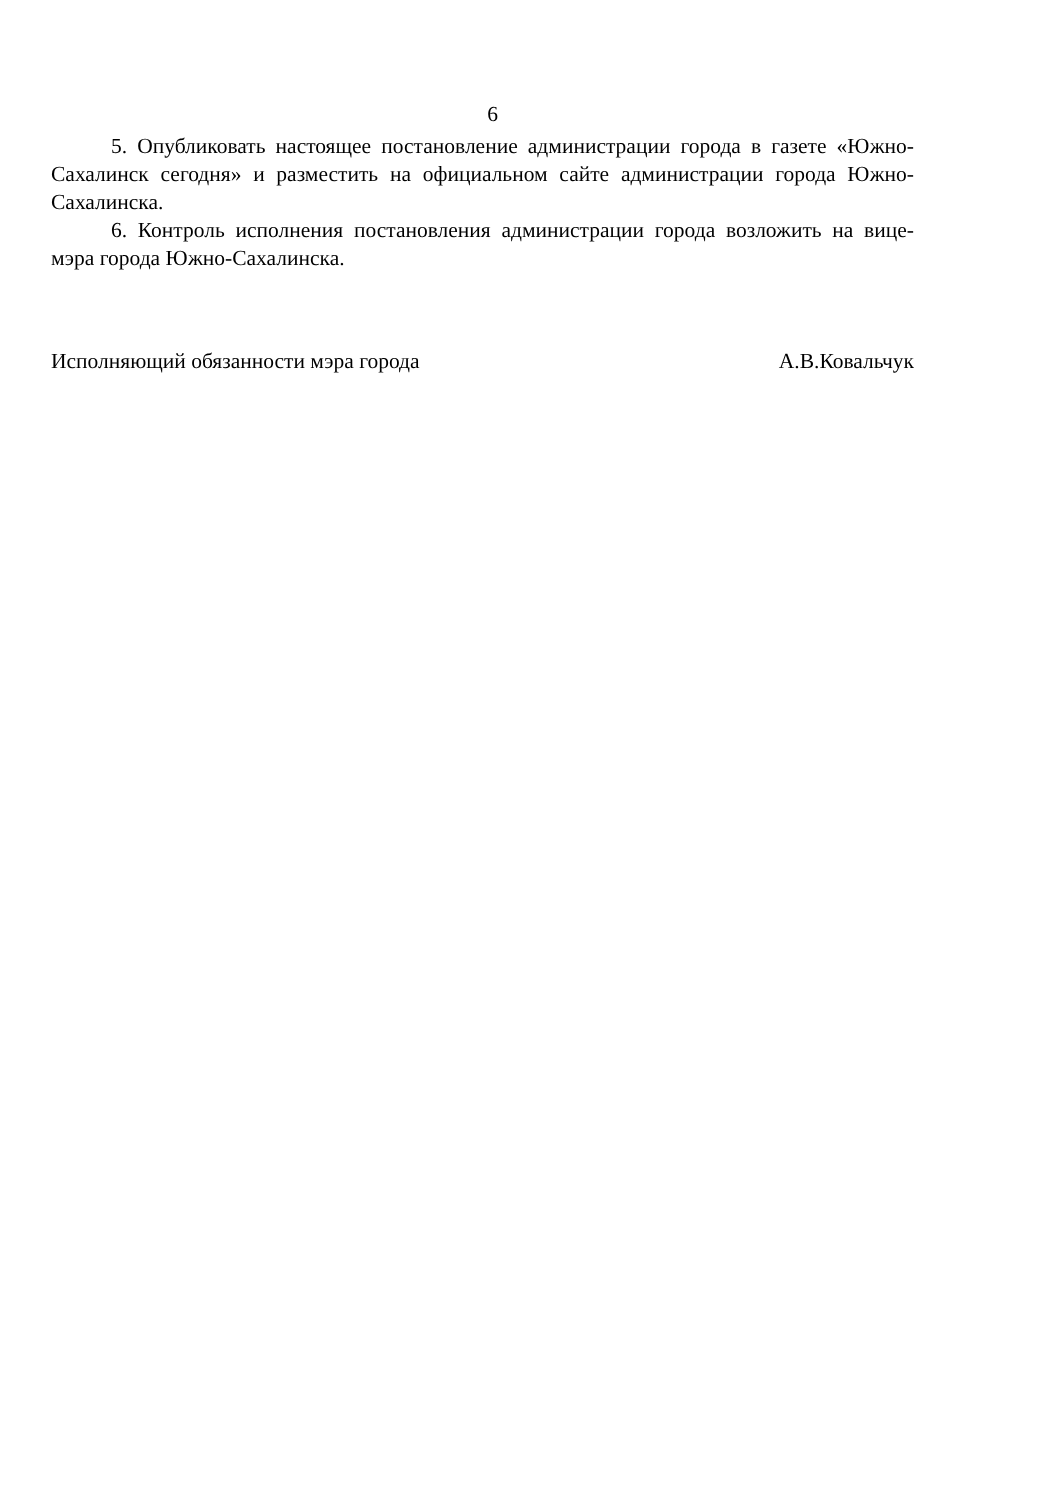6
5. Опубликовать настоящее постановление администрации города в газете «Южно-Сахалинск сегодня» и разместить на официальном сайте администрации города Южно-Сахалинска.
6. Контроль исполнения постановления администрации города возложить на вице-мэра города Южно-Сахалинска.
Исполняющий обязанности мэра города А.В.Ковальчук